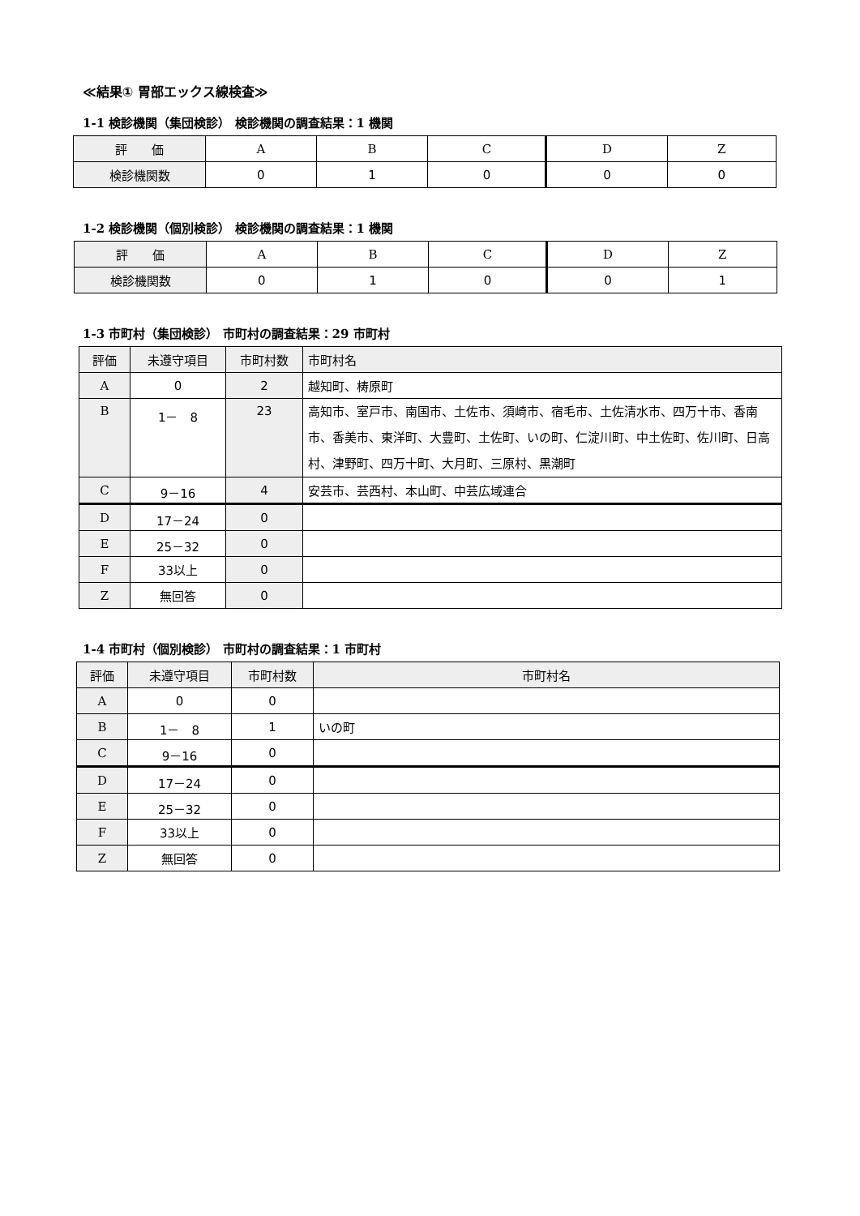≪結果① 胃部エックス線検査≫
1-1 検診機関（集団検診） 検診機関の調査結果：1 機関
| 評 価 | A | B | C | D | Z |
| --- | --- | --- | --- | --- | --- |
| 検診機関数 | 0 | 1 | 0 | 0 | 0 |
1-2 検診機関（個別検診） 検診機関の調査結果：1 機関
| 評 価 | A | B | C | D | Z |
| --- | --- | --- | --- | --- | --- |
| 検診機関数 | 0 | 1 | 0 | 0 | 1 |
1-3 市町村（集団検診） 市町村の調査結果：29 市町村
| 評価 | 未遵守項目 | 市町村数 | 市町村名 |
| --- | --- | --- | --- |
| A | 0 | 2 | 越知町、梼原町 |
| B | 1－ 8 | 23 | 高知市、室戸市、南国市、土佐市、須崎市、宿毛市、土佐清水市、四万十市、香南市、香美市、東洋町、大豊町、土佐町、いの町、仁淀川町、中土佐町、佐川町、日高村、津野町、四万十町、大月町、三原村、黒潮町 |
| C | 9－16 | 4 | 安芸市、芸西村、本山町、中芸広域連合 |
| D | 17－24 | 0 | |
| E | 25－32 | 0 | |
| F | 33以上 | 0 | |
| Z | 無回答 | 0 | |
1-4 市町村（個別検診） 市町村の調査結果：1 市町村
| 評価 | 未遵守項目 | 市町村数 | 市町村名 |
| --- | --- | --- | --- |
| A | 0 | 0 | |
| B | 1－ 8 | 1 | いの町 |
| C | 9－16 | 0 | |
| D | 17－24 | 0 | |
| E | 25－32 | 0 | |
| F | 33以上 | 0 | |
| Z | 無回答 | 0 | |